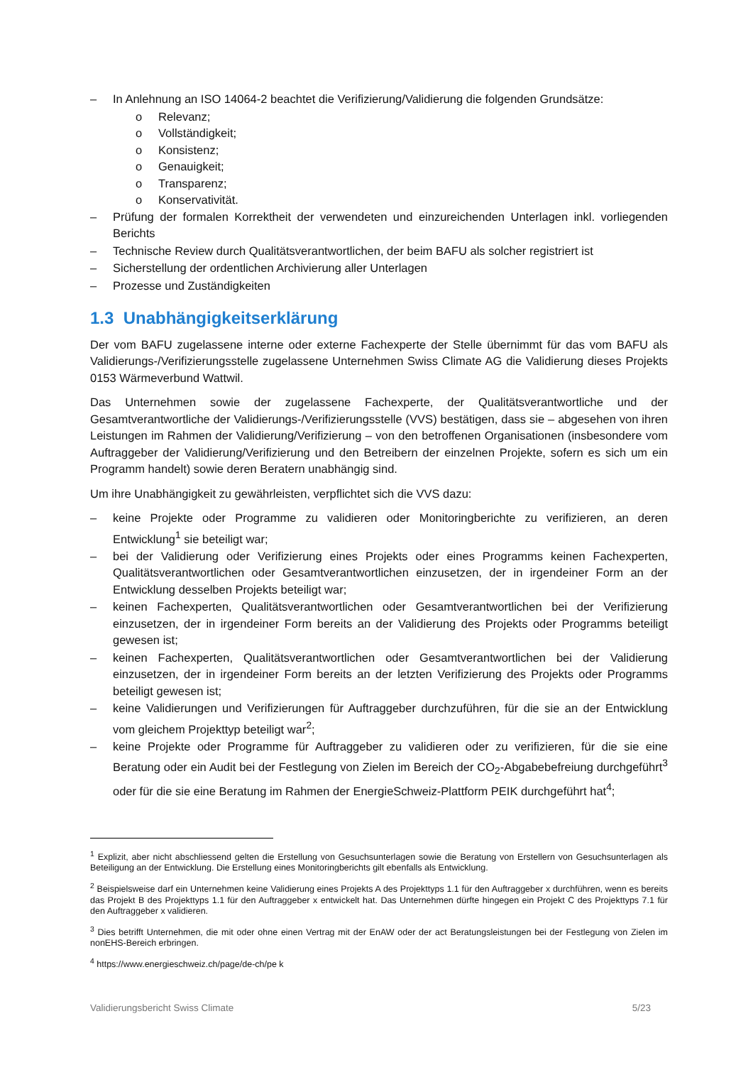– In Anlehnung an ISO 14064-2 beachtet die Verifizierung/Validierung die folgenden Grundsätze:
o Relevanz;
o Vollständigkeit;
o Konsistenz;
o Genauigkeit;
o Transparenz;
o Konservativität.
– Prüfung der formalen Korrektheit der verwendeten und einzureichenden Unterlagen inkl. vorliegenden Berichts
– Technische Review durch Qualitätsverantwortlichen, der beim BAFU als solcher registriert ist
– Sicherstellung der ordentlichen Archivierung aller Unterlagen
– Prozesse und Zuständigkeiten
1.3 Unabhängigkeitserklärung
Der vom BAFU zugelassene interne oder externe Fachexperte der Stelle übernimmt für das vom BAFU als Validierungs-/Verifizierungsstelle zugelassene Unternehmen Swiss Climate AG die Validierung dieses Projekts 0153 Wärmeverbund Wattwil.
Das Unternehmen sowie der zugelassene Fachexperte, der Qualitätsverantwortliche und der Gesamtverantwortliche der Validierungs-/Verifizierungsstelle (VVS) bestätigen, dass sie – abgesehen von ihren Leistungen im Rahmen der Validierung/Verifizierung – von den betroffenen Organisationen (insbesondere vom Auftraggeber der Validierung/Verifizierung und den Betreibern der einzelnen Projekte, sofern es sich um ein Programm handelt) sowie deren Beratern unabhängig sind.
Um ihre Unabhängigkeit zu gewährleisten, verpflichtet sich die VVS dazu:
– keine Projekte oder Programme zu validieren oder Monitoringberichte zu verifizieren, an deren Entwicklung<sup>1</sup> sie beteiligt war;
– bei der Validierung oder Verifizierung eines Projekts oder eines Programms keinen Fachexperten, Qualitätsverantwortlichen oder Gesamtverantwortlichen einzusetzen, der in irgendeiner Form an der Entwicklung desselben Projekts beteiligt war;
– keinen Fachexperten, Qualitätsverantwortlichen oder Gesamtverantwortlichen bei der Verifizierung einzusetzen, der in irgendeiner Form bereits an der Validierung des Projekts oder Programms beteiligt gewesen ist;
– keinen Fachexperten, Qualitätsverantwortlichen oder Gesamtverantwortlichen bei der Validierung einzusetzen, der in irgendeiner Form bereits an der letzten Verifizierung des Projekts oder Programms beteiligt gewesen ist;
– keine Validierungen und Verifizierungen für Auftraggeber durchzuführen, für die sie an der Entwicklung vom gleichem Projekttyp beteiligt war<sup>2</sup>;
– keine Projekte oder Programme für Auftraggeber zu validieren oder zu verifizieren, für die sie eine Beratung oder ein Audit bei der Festlegung von Zielen im Bereich der CO<sub>2</sub>-Abgabebefreiung durchgeführt<sup>3</sup> oder für die sie eine Beratung im Rahmen der EnergieSchweiz-Plattform PEIK durchgeführt hat<sup>4</sup>;
<sup>1</sup> Explizit, aber nicht abschliessend gelten die Erstellung von Gesuchsunterlagen sowie die Beratung von Erstellern von Gesuchsunterlagen als Beteiligung an der Entwicklung. Die Erstellung eines Monitoringberichts gilt ebenfalls als Entwicklung.
<sup>2</sup> Beispielsweise darf ein Unternehmen keine Validierung eines Projekts A des Projekttyps 1.1 für den Auftraggeber x durchführen, wenn es bereits das Projekt B des Projekttyps 1.1 für den Auftraggeber x entwickelt hat. Das Unternehmen dürfte hingegen ein Projekt C des Projekttyps 7.1 für den Auftraggeber x validieren.
<sup>3</sup> Dies betrifft Unternehmen, die mit oder ohne einen Vertrag mit der EnAW oder der act Beratungsleistungen bei der Festlegung von Zielen im nonEHS-Bereich erbringen.
<sup>4</sup> https://www.energieschweiz.ch/page/de-ch/pe k
Validierungsbericht Swiss Climate 5/23